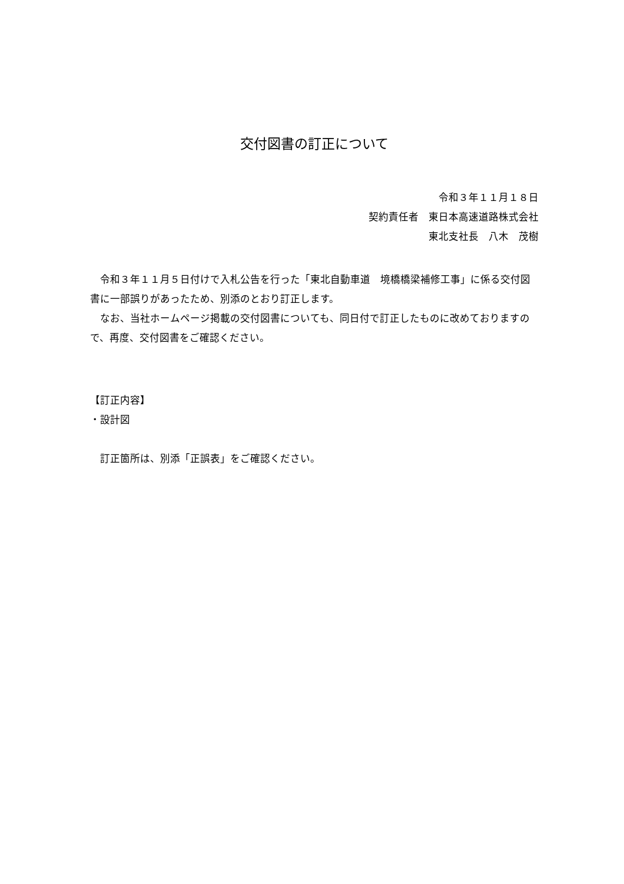交付図書の訂正について
令和３年１１月１８日
契約責任者　東日本高速道路株式会社
東北支社長　八木　茂樹
　令和３年１１月５日付けで入札公告を行った「東北自動車道　境橋橋梁補修工事」に係る交付図書に一部誤りがあったため、別添のとおり訂正します。
　なお、当社ホームページ掲載の交付図書についても、同日付で訂正したものに改めておりますので、再度、交付図書をご確認ください。
【訂正内容】
・設計図
　訂正箇所は、別添「正誤表」をご確認ください。